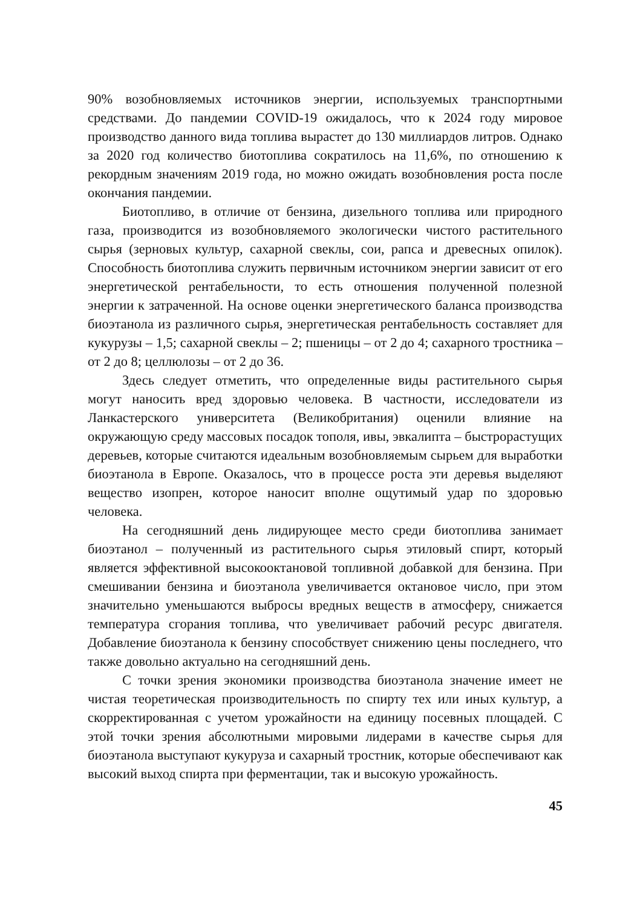90% возобновляемых источников энергии, используемых транспортными средствами. До пандемии COVID-19 ожидалось, что к 2024 году мировое производство данного вида топлива вырастет до 130 миллиардов литров. Однако за 2020 год количество биотоплива сократилось на 11,6%, по отношению к рекордным значениям 2019 года, но можно ожидать возобновления роста после окончания пандемии.
Биотопливо, в отличие от бензина, дизельного топлива или природного газа, производится из возобновляемого экологически чистого растительного сырья (зерновых культур, сахарной свеклы, сои, рапса и древесных опилок). Способность биотоплива служить первичным источником энергии зависит от его энергетической рентабельности, то есть отношения полученной полезной энергии к затраченной. На основе оценки энергетического баланса производства биоэтанола из различного сырья, энергетическая рентабельность составляет для кукурузы – 1,5; сахарной свеклы – 2; пшеницы – от 2 до 4; сахарного тростника – от 2 до 8; целлюлозы – от 2 до 36.
Здесь следует отметить, что определенные виды растительного сырья могут наносить вред здоровью человека. В частности, исследователи из Ланкастерского университета (Великобритания) оценили влияние на окружающую среду массовых посадок тополя, ивы, эвкалипта – быстрорастущих деревьев, которые считаются идеальным возобновляемым сырьем для выработки биоэтанола в Европе. Оказалось, что в процессе роста эти деревья выделяют вещество изопрен, которое наносит вполне ощутимый удар по здоровью человека.
На сегодняшний день лидирующее место среди биотоплива занимает биоэтанол – полученный из растительного сырья этиловый спирт, который является эффективной высокооктановой топливной добавкой для бензина. При смешивании бензина и биоэтанола увеличивается октановое число, при этом значительно уменьшаются выбросы вредных веществ в атмосферу, снижается температура сгорания топлива, что увеличивает рабочий ресурс двигателя. Добавление биоэтанола к бензину способствует снижению цены последнего, что также довольно актуально на сегодняшний день.
С точки зрения экономики производства биоэтанола значение имеет не чистая теоретическая производительность по спирту тех или иных культур, а скорректированная с учетом урожайности на единицу посевных площадей. С этой точки зрения абсолютными мировыми лидерами в качестве сырья для биоэтанола выступают кукуруза и сахарный тростник, которые обеспечивают как высокий выход спирта при ферментации, так и высокую урожайность.
45